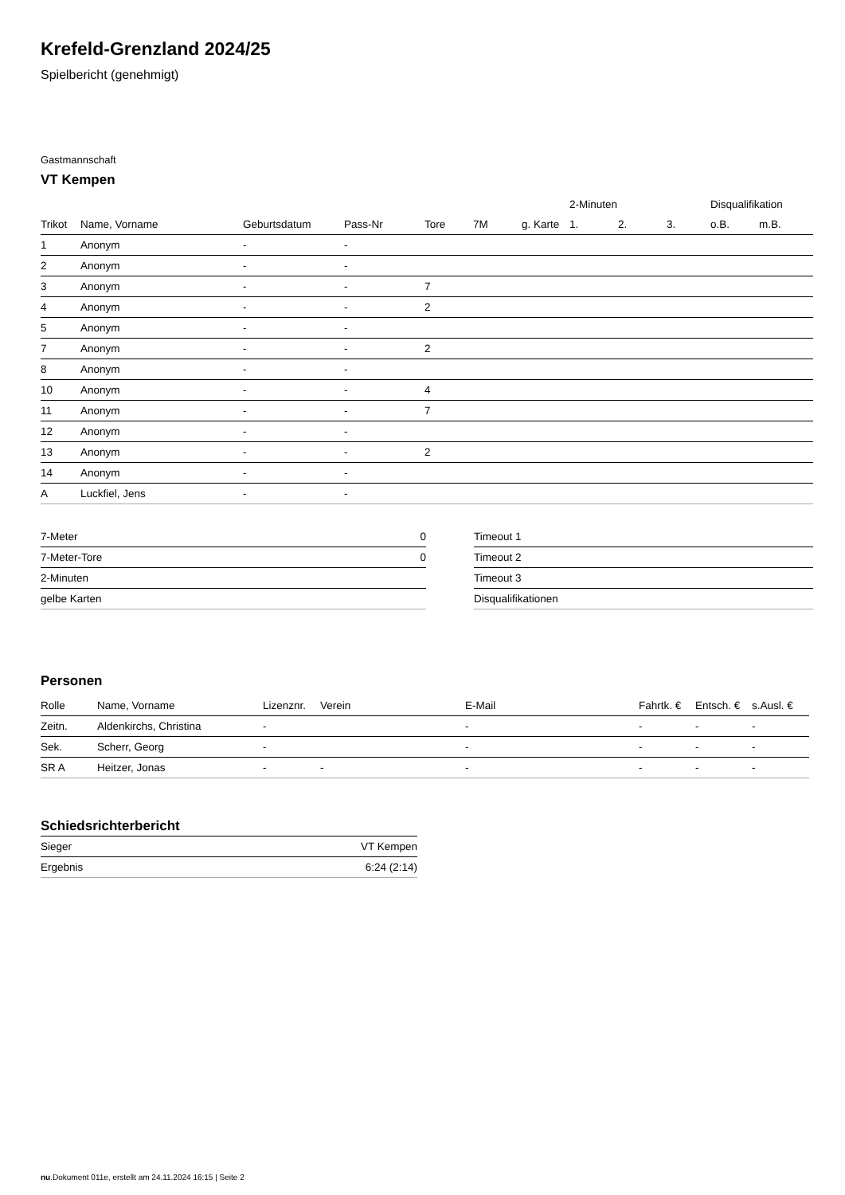Krefeld-Grenzland 2024/25
Spielbericht (genehmigt)
Gastmannschaft
VT Kempen
| | | | | | | | 2-Minuten | | | Disqualifikation | |
| --- | --- | --- | --- | --- | --- | --- | --- | --- | --- | --- | --- |
| Trikot | Name, Vorname | Geburtsdatum | Pass-Nr | Tore | 7M | g. Karte | 1. | 2. | 3. | o.B. | m.B. |
| 1 | Anonym | - | - | | | | | | | | |
| 2 | Anonym | - | - | | | | | | | | |
| 3 | Anonym | - | - | 7 | | | | | | | |
| 4 | Anonym | - | - | 2 | | | | | | | |
| 5 | Anonym | - | - | | | | | | | | |
| 7 | Anonym | - | - | 2 | | | | | | | |
| 8 | Anonym | - | - | | | | | | | | |
| 10 | Anonym | - | - | 4 | | | | | | | |
| 11 | Anonym | - | - | 7 | | | | | | | |
| 12 | Anonym | - | - | | | | | | | | |
| 13 | Anonym | - | - | 2 | | | | | | | |
| 14 | Anonym | - | - | | | | | | | | |
| A | Luckfiel, Jens | - | - | | | | | | | | |
| 7-Meter | 0 |
| 7-Meter-Tore | 0 |
| 2-Minuten | |
| gelbe Karten | |
| Timeout 1 |
| Timeout 2 |
| Timeout 3 |
| Disqualifikationen |
Personen
| Rolle | Name, Vorname | Lizenznr. | Verein | E-Mail | Fahrtk. € | Entsch. € | s.Ausl. € |
| --- | --- | --- | --- | --- | --- | --- | --- |
| Zeitn. | Aldenkirchs, Christina | - | | - | - | - | - |
| Sek. | Scherr, Georg | - | | - | - | - | - |
| SR A | Heitzer, Jonas | - | - | - | - | - | - |
Schiedsrichterbericht
| Sieger | VT Kempen |
| Ergebnis | 6:24 (2:14) |
nu.Dokument 011e, erstellt am 24.11.2024 16:15 | Seite 2